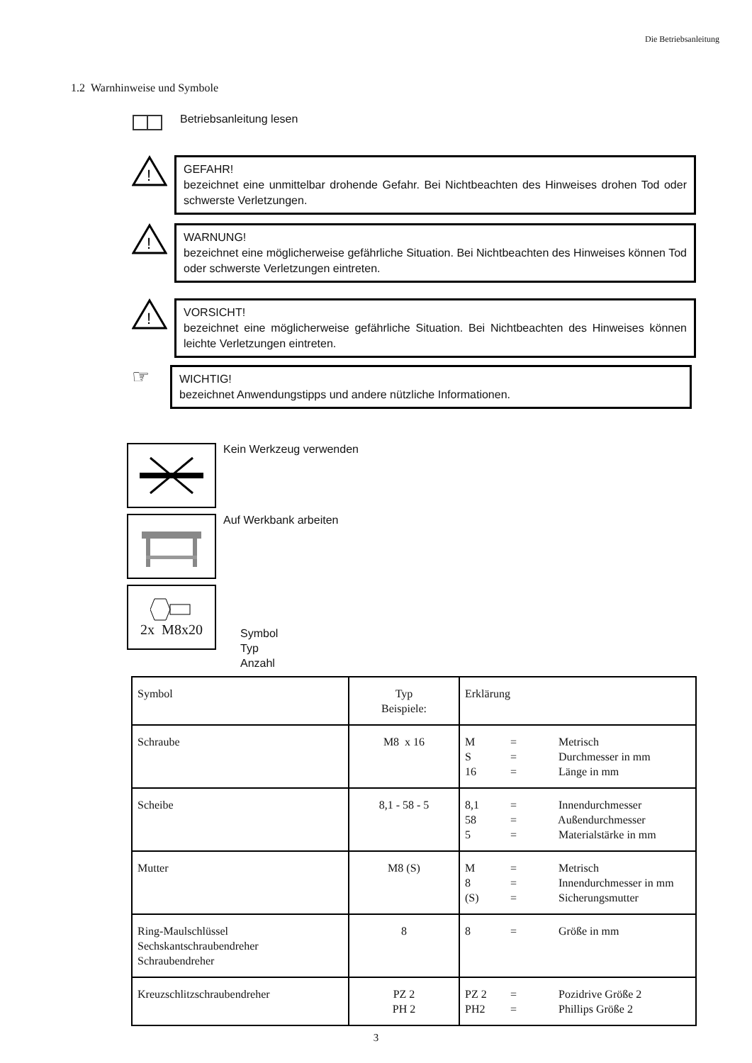Die Betriebsanleitung
1.2 Warnhinweise und Symbole
Betriebsanleitung lesen
!
GEFAHR!
bezeichnet eine unmittelbar drohende Gefahr. Bei Nichtbeachten des Hinweises drohen Tod oder schwerste Verletzungen.
!
WARNUNG!
bezeichnet eine möglicherweise gefährliche Situation. Bei Nichtbeachten des Hinweises können Tod oder schwerste Verletzungen eintreten.
!
VORSICHT!
bezeichnet eine möglicherweise gefährliche Situation. Bei Nichtbeachten des Hinweises können leichte Verletzungen eintreten.
☞
WICHTIG!
bezeichnet Anwendungstipps und andere nützliche Informationen.
Kein Werkzeug verwenden
Auf Werkbank arbeiten
2x M8x20
Symbol
Typ
Anzahl
| Symbol | Typ Beispiele: | Erklärung |
| Schraube | M8 x 16 | M = Metrisch S = Durchmesser in mm 16 = Länge in mm |
| Scheibe | 8,1 - 58 - 5 | 8,1 = Innendurchmesser 58 = Außendurchmesser 5 = Materialstärke in mm |
| Mutter | M8 (S) | M = Metrisch 8 = Innendurchmesser in mm (S) = Sicherungsmutter |
| Ring-Maulschlüssel Sechskantschraubendreher Schraubendreher | 8 | 8 = Größe in mm |
| Kreuzschlitzschraubendreher | PZ 2 PH 2 | PZ 2 = Pozidrive Größe 2 PH2 = Phillips Größe 2 |
3